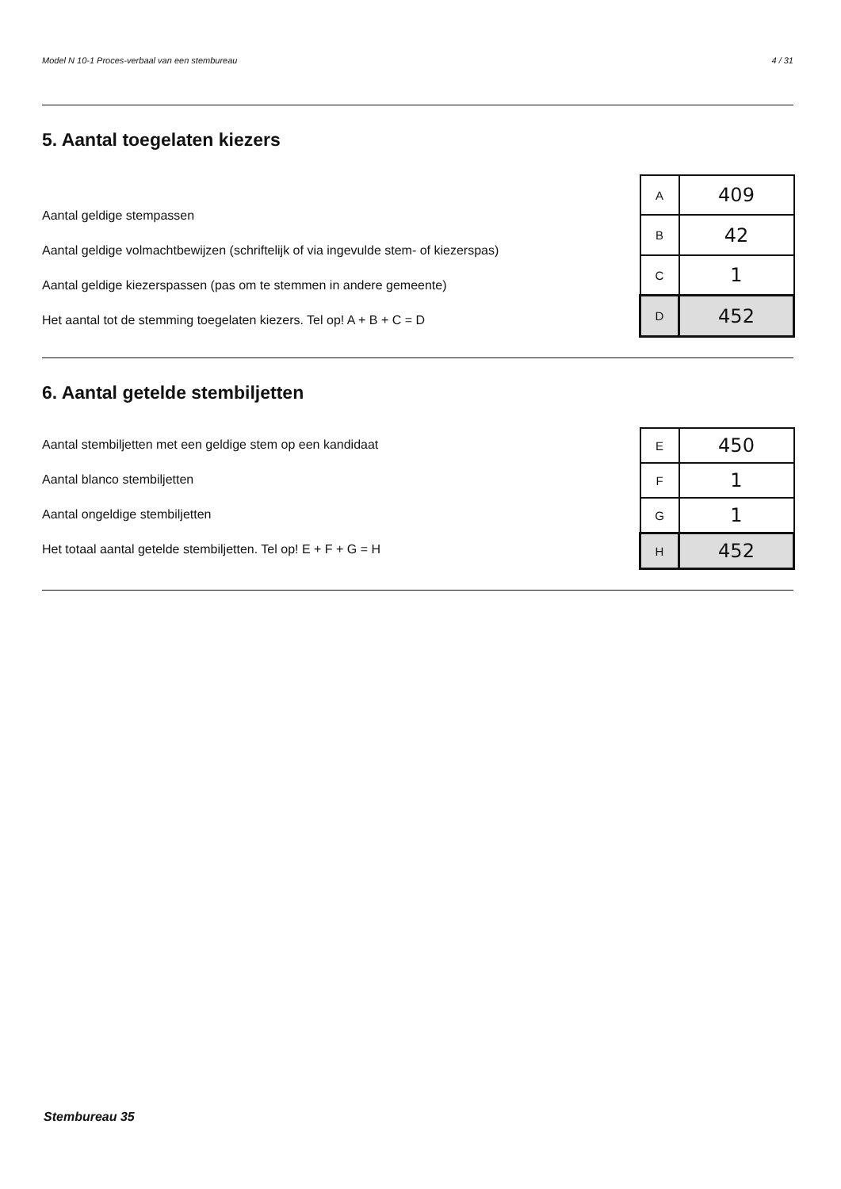Model N 10-1 Proces-verbaal van een stembureau 4 / 31
5. Aantal toegelaten kiezers
Aantal geldige stempassen
Aantal geldige volmachtbewijzen (schriftelijk of via ingevulde stem- of kiezerspas)
Aantal geldige kiezerspassen (pas om te stemmen in andere gemeente)
Het aantal tot de stemming toegelaten kiezers. Tel op! A + B + C = D
| A | 409 |
| B | 42 |
| C | 1 |
| D | 452 |
6. Aantal getelde stembiljetten
Aantal stembiljetten met een geldige stem op een kandidaat
Aantal blanco stembiljetten
Aantal ongeldige stembiljetten
Het totaal aantal getelde stembiljetten. Tel op! E + F + G = H
| E | 450 |
| F | 1 |
| G | 1 |
| H | 452 |
Stembureau 35